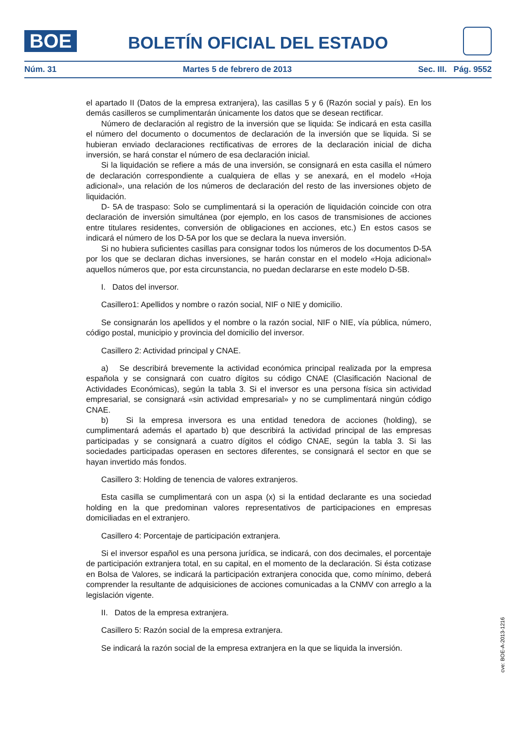BOE
BOLETÍN OFICIAL DEL ESTADO
Núm. 31 Martes 5 de febrero de 2013 Sec. III. Pág. 9552
el apartado II (Datos de la empresa extranjera), las casillas 5 y 6 (Razón social y país). En los demás casilleros se cumplimentarán únicamente los datos que se desean rectificar.
Número de declaración al registro de la inversión que se liquida: Se indicará en esta casilla el número del documento o documentos de declaración de la inversión que se liquida. Si se hubieran enviado declaraciones rectificativas de errores de la declaración inicial de dicha inversión, se hará constar el número de esa declaración inicial.
Si la liquidación se refiere a más de una inversión, se consignará en esta casilla el número de declaración correspondiente a cualquiera de ellas y se anexará, en el modelo «Hoja adicional», una relación de los números de declaración del resto de las inversiones objeto de liquidación.
D- 5A de traspaso: Solo se cumplimentará si la operación de liquidación coincide con otra declaración de inversión simultánea (por ejemplo, en los casos de transmisiones de acciones entre titulares residentes, conversión de obligaciones en acciones, etc.) En estos casos se indicará el número de los D-5A por los que se declara la nueva inversión.
Si no hubiera suficientes casillas para consignar todos los números de los documentos D-5A por los que se declaran dichas inversiones, se harán constar en el modelo «Hoja adicional» aquellos números que, por esta circunstancia, no puedan declararse en este modelo D-5B.
I. Datos del inversor.
Casillero1: Apellidos y nombre o razón social, NIF o NIE y domicilio.
Se consignarán los apellidos y el nombre o la razón social, NIF o NIE, vía pública, número, código postal, municipio y provincia del domicilio del inversor.
Casillero 2: Actividad principal y CNAE.
a) Se describirá brevemente la actividad económica principal realizada por la empresa española y se consignará con cuatro dígitos su código CNAE (Clasificación Nacional de Actividades Económicas), según la tabla 3. Si el inversor es una persona física sin actividad empresarial, se consignará «sin actividad empresarial» y no se cumplimentará ningún código CNAE.
b) Si la empresa inversora es una entidad tenedora de acciones (holding), se cumplimentará además el apartado b) que describirá la actividad principal de las empresas participadas y se consignará a cuatro dígitos el código CNAE, según la tabla 3. Si las sociedades participadas operasen en sectores diferentes, se consignará el sector en que se hayan invertido más fondos.
Casillero 3: Holding de tenencia de valores extranjeros.
Esta casilla se cumplimentará con un aspa (x) si la entidad declarante es una sociedad holding en la que predominan valores representativos de participaciones en empresas domiciliadas en el extranjero.
Casillero 4: Porcentaje de participación extranjera.
Si el inversor español es una persona jurídica, se indicará, con dos decimales, el porcentaje de participación extranjera total, en su capital, en el momento de la declaración. Si ésta cotizase en Bolsa de Valores, se indicará la participación extranjera conocida que, como mínimo, deberá comprender la resultante de adquisiciones de acciones comunicadas a la CNMV con arreglo a la legislación vigente.
II. Datos de la empresa extranjera.
Casillero 5: Razón social de la empresa extranjera.
Se indicará la razón social de la empresa extranjera en la que se liquida la inversión.
cve: BOE-A-2013-1216